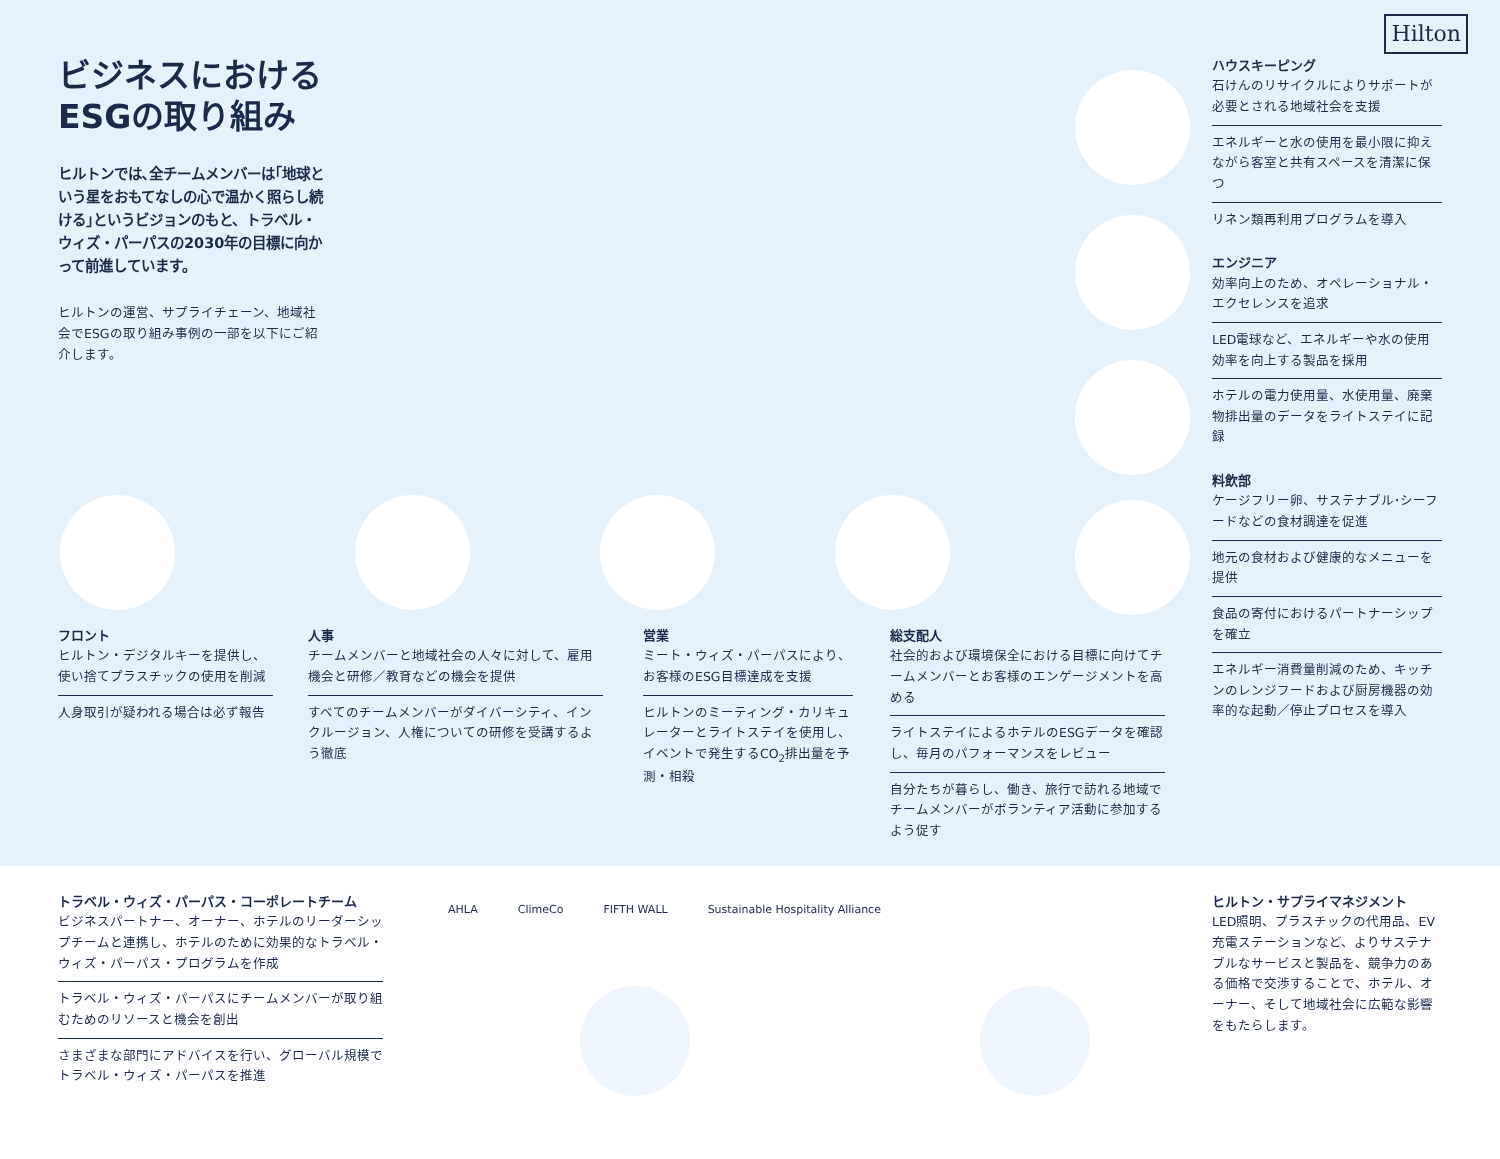Hilton
ビジネスにおける ESGの取り組み
ヒルトンでは､全チームメンバーは｢地球という星をおもてなしの心で温かく照らし続ける｣というビジョンのもと、トラベル・ウィズ・パーパスの2030年の目標に向かって前進しています。
ヒルトンの運営、サプライチェーン、地域社会でESGの取り組み事例の一部を以下にご紹介します。
ハウスキーピング
石けんのリサイクルによりサポートが必要とされる地域社会を支援
エネルギーと水の使用を最小限に抑えながら客室と共有スペースを清潔に保つ
リネン類再利用プログラムを導入
エンジニア
効率向上のため、オペレーショナル・エクセレンスを追求
LED電球など、エネルギーや水の使用効率を向上する製品を採用
ホテルの電力使用量、水使用量、廃棄物排出量のデータをライトステイに記録
料飲部
ケージフリー卵、サステナブル･シーフードなどの食材調達を促進
地元の食材および健康的なメニューを提供
食品の寄付におけるパートナーシップを確立
エネルギー消費量削減のため、キッチンのレンジフードおよび厨房機器の効率的な起動／停止プロセスを導入
フロント
ヒルトン・デジタルキーを提供し、使い捨てプラスチックの使用を削減
人身取引が疑われる場合は必ず報告
人事
チームメンバーと地域社会の人々に対して、雇用機会と研修／教育などの機会を提供
すべてのチームメンバーがダイバーシティ、インクルージョン、人権についての研修を受講するよう徹底
営業
ミート・ウィズ・パーパスにより、お客様のESG目標達成を支援
ヒルトンのミーティング・カリキュレーターとライトステイを使用し、イベントで発生するCO<sub>2</sub>排出量を予測・相殺
総支配人
社会的および環境保全における目標に向けてチームメンバーとお客様のエンゲージメントを高める
ライトステイによるホテルのESGデータを確認し、毎月のパフォーマンスをレビュー
自分たちが暮らし、働き、旅行で訪れる地域でチームメンバーがボランティア活動に参加するよう促す
トラベル・ウィズ・パーパス・コーポレートチーム
ビジネスパートナー、オーナー、ホテルのリーダーシップチームと連携し、ホテルのために効果的なトラベル・ウィズ・パーパス・プログラムを作成
トラベル・ウィズ・パーパスにチームメンバーが取り組むためのリソースと機会を創出
さまざまな部門にアドバイスを行い、グローバル規模でトラベル・ウィズ・パーパスを推進
AHLA ClimeCo FIFTH WALL Sustainable Hospitality Alliance
ヒルトン・サプライマネジメント
LED照明、プラスチックの代用品、EV充電ステーションなど、よりサステナブルなサービスと製品を、競争力のある価格で交渉することで、ホテル、オーナー、そして地域社会に広範な影響をもたらします。